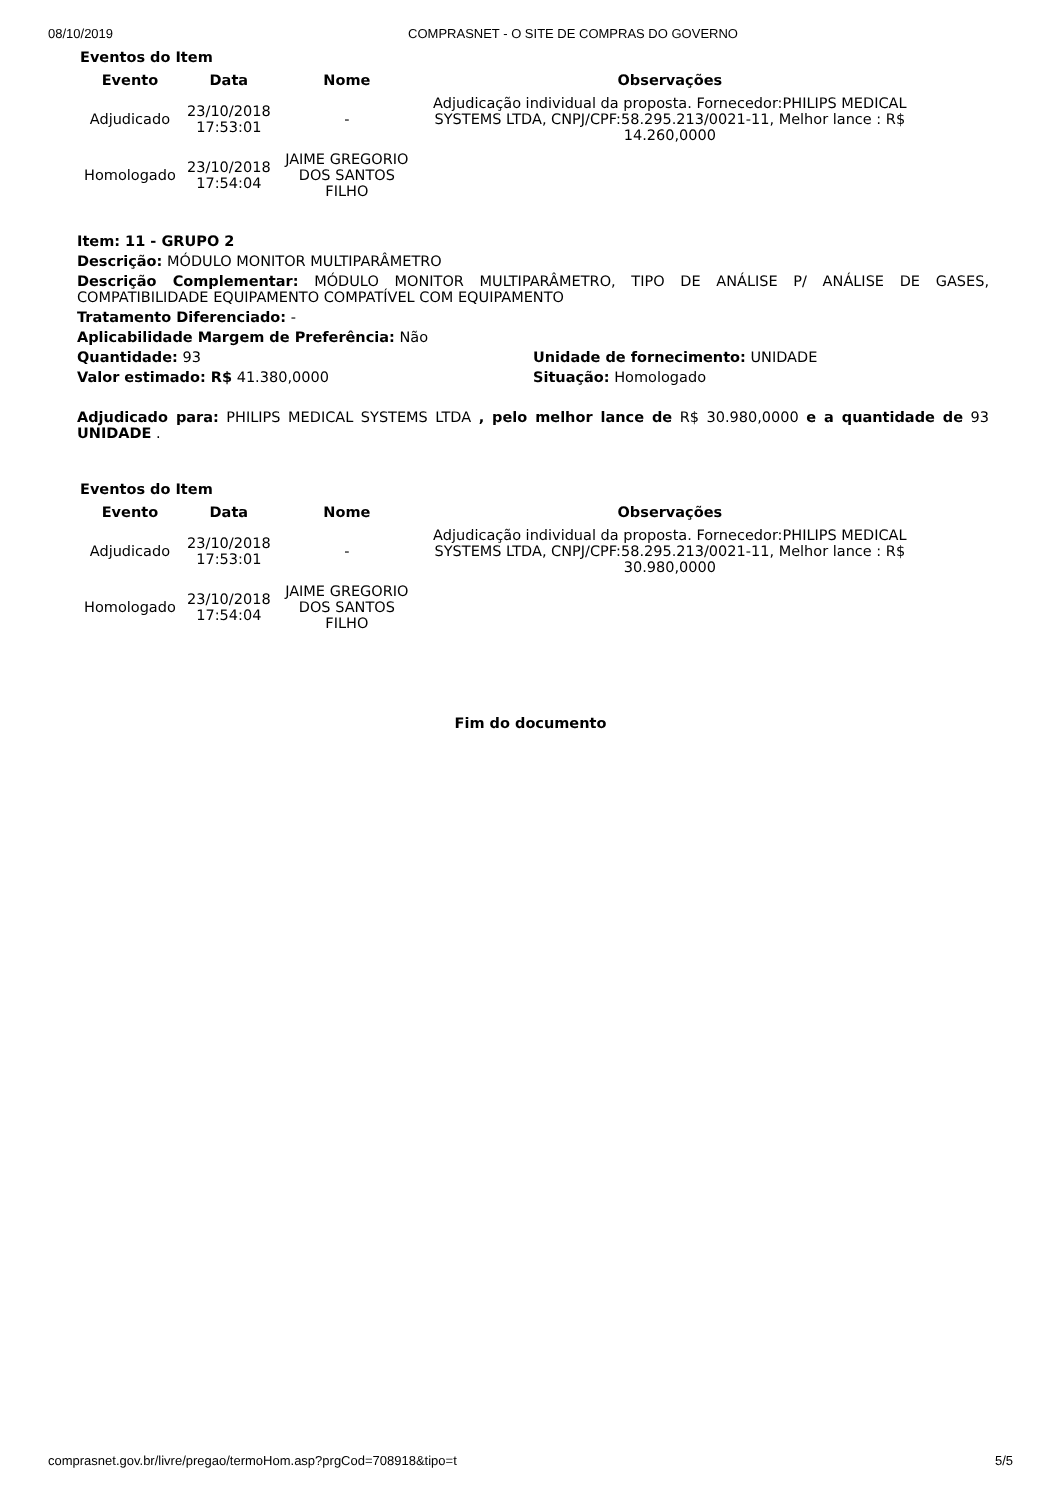08/10/2019 COMPRASNET - O SITE DE COMPRAS DO GOVERNO
Eventos do Item
| Evento | Data | Nome | Observações |
| --- | --- | --- | --- |
| Adjudicado | 23/10/2018 17:53:01 | - | Adjudicação individual da proposta. Fornecedor:PHILIPS MEDICAL SYSTEMS LTDA, CNPJ/CPF:58.295.213/0021-11, Melhor lance : R$ 14.260,0000 |
| Homologado | 23/10/2018 17:54:04 | JAIME GREGORIO DOS SANTOS FILHO | |
Item: 11 - GRUPO 2
Descrição: MÓDULO MONITOR MULTIPARÂMETRO
Descrição Complementar: MÓDULO MONITOR MULTIPARÂMETRO, TIPO DE ANÁLISE P/ ANÁLISE DE GASES, COMPATIBILIDADE EQUIPAMENTO COMPATÍVEL COM EQUIPAMENTO
Tratamento Diferenciado: -
Aplicabilidade Margem de Preferência: Não
Quantidade: 93
Valor estimado: R$ 41.380,0000
Unidade de fornecimento: UNIDADE
Situação: Homologado
Adjudicado para: PHILIPS MEDICAL SYSTEMS LTDA , pelo melhor lance de R$ 30.980,0000 e a quantidade de 93 UNIDADE .
Eventos do Item
| Evento | Data | Nome | Observações |
| --- | --- | --- | --- |
| Adjudicado | 23/10/2018 17:53:01 | - | Adjudicação individual da proposta. Fornecedor:PHILIPS MEDICAL SYSTEMS LTDA, CNPJ/CPF:58.295.213/0021-11, Melhor lance : R$ 30.980,0000 |
| Homologado | 23/10/2018 17:54:04 | JAIME GREGORIO DOS SANTOS FILHO | |
Fim do documento
comprasnet.gov.br/livre/pregao/termoHom.asp?prgCod=708918&tipo=t 5/5